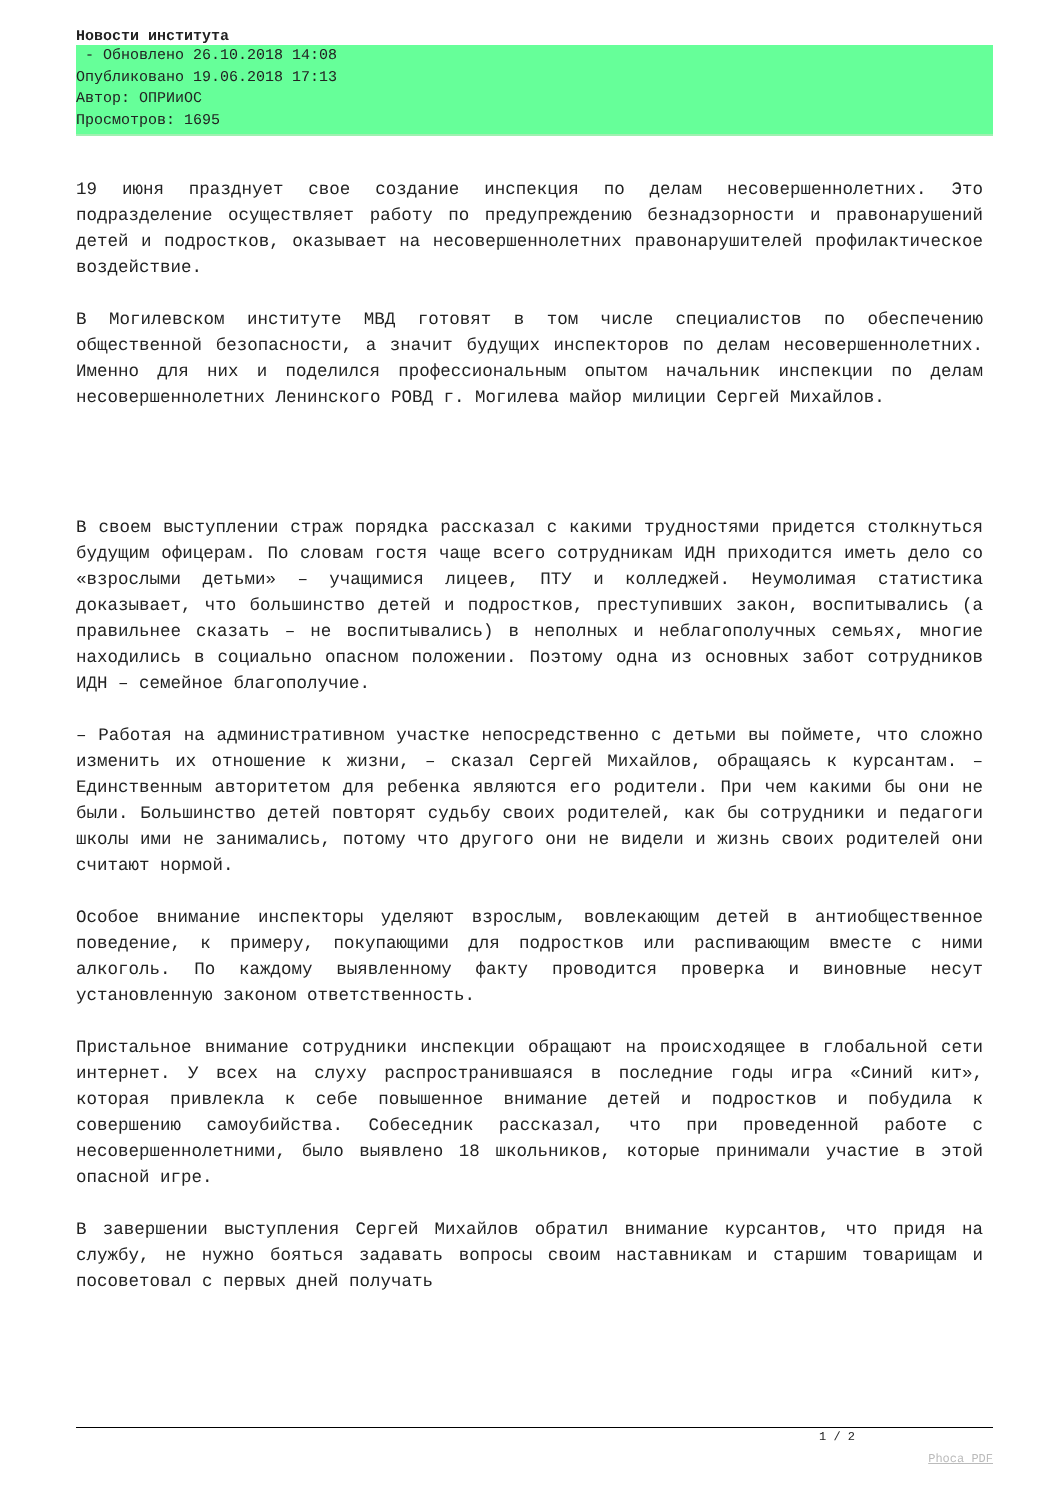Новости института
- Обновлено 26.10.2018 14:08
Опубликовано 19.06.2018 17:13
Автор: ОПРИиОС
Просмотров: 1695
19 июня празднует свое создание инспекция по делам несовершеннолетних. Это подразделение осуществляет работу по предупреждению безнадзорности и правонарушений детей и подростков, оказывает на несовершеннолетних правонарушителей профилактическое воздействие.
В Могилевском институте МВД готовят в том числе специалистов по обеспечению общественной безопасности, а значит будущих инспекторов по делам несовершеннолетних. Именно для них и поделился профессиональным опытом начальник инспекции по делам несовершеннолетних Ленинского РОВД г. Могилева майор милиции Сергей Михайлов.
В своем выступлении страж порядка рассказал с какими трудностями придется столкнуться будущим офицерам. По словам гостя чаще всего сотрудникам ИДН приходится иметь дело со «взрослыми детьми» – учащимися лицеев, ПТУ и колледжей. Неумолимая статистика доказывает, что большинство детей и подростков, преступивших закон, воспитывались (а правильнее сказать – не воспитывались) в неполных и неблагополучных семьях, многие находились в социально опасном положении. Поэтому одна из основных забот сотрудников ИДН – семейное благополучие.
– Работая на административном участке непосредственно с детьми вы поймете, что сложно изменить их отношение к жизни, – сказал Сергей Михайлов, обращаясь к курсантам. – Единственным авторитетом для ребенка являются его родители. При чем какими бы они не были. Большинство детей повторят судьбу своих родителей, как бы сотрудники и педагоги школы ими не занимались, потому что другого они не видели и жизнь своих родителей они считают нормой.
Особое внимание инспекторы уделяют взрослым, вовлекающим детей в антиобщественное поведение, к примеру, покупающими для подростков или распивающим вместе с ними алкоголь. По каждому выявленному факту проводится проверка и виновные несут установленную законом ответственность.
Пристальное внимание сотрудники инспекции обращают на происходящее в глобальной сети интернет. У всех на слуху распространившаяся в последние годы игра «Синий кит», которая привлекла к себе повышенное внимание детей и подростков и побудила к совершению самоубийства. Собеседник рассказал, что при проведенной работе с несовершеннолетними, было выявлено 18 школьников, которые принимали участие в этой опасной игре.
В завершении выступления Сергей Михайлов обратил внимание курсантов, что придя на службу, не нужно бояться задавать вопросы своим наставникам и старшим товарищам и посоветовал с первых дней получать
1 / 2
Phoca PDF